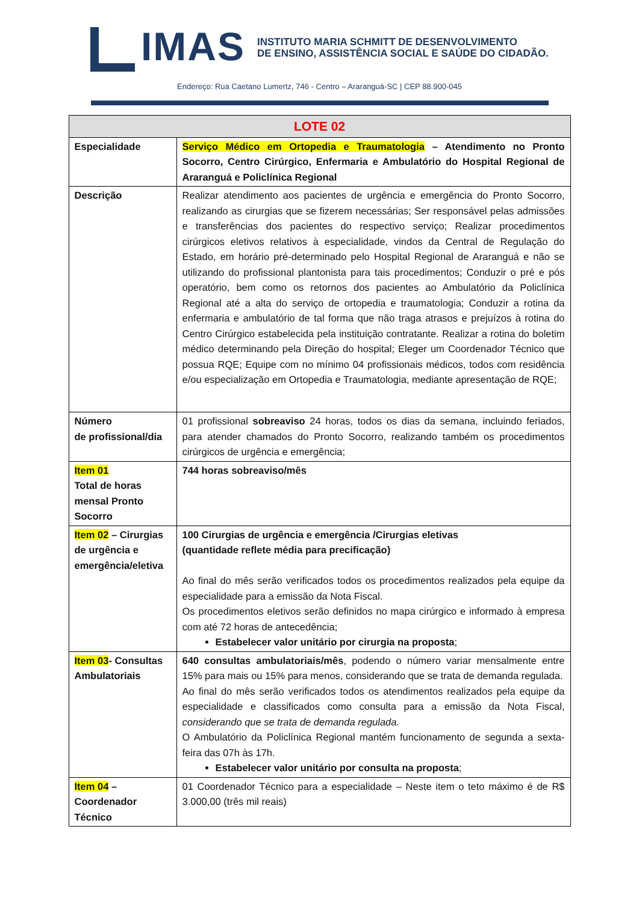IMAS
INSTITUTO MARIA SCHMITT DE DESENVOLVIMENTO
DE ENSINO, ASSISTÊNCIA SOCIAL E SAÚDE DO CIDADÃO.
Endereço: Rua Caetano Lumertz, 746 - Centro – Araranguá-SC | CEP 88.900-045
| LOTE 02 | |
| --- | --- |
| Especialidade | Serviço Médico em Ortopedia e Traumatologia – Atendimento no Pronto Socorro, Centro Cirúrgico, Enfermaria e Ambulatório do Hospital Regional de Araranguá e Policlínica Regional |
| Descrição | Realizar atendimento aos pacientes de urgência e emergência do Pronto Socorro, realizando as cirurgias que se fizerem necessárias; Ser responsável pelas admissões e transferências dos pacientes do respectivo serviço; Realizar procedimentos cirúrgicos eletivos relativos à especialidade, vindos da Central de Regulação do Estado, em horário pré-determinado pelo Hospital Regional de Araranguá e não se utilizando do profissional plantonista para tais procedimentos; Conduzir o pré e pós operatório, bem como os retornos dos pacientes ao Ambulatório da Policlínica Regional até a alta do serviço de ortopedia e traumatologia; Conduzir a rotina da enfermaria e ambulatório de tal forma que não traga atrasos e prejuízos à rotina do Centro Cirúrgico estabelecida pela instituição contratante. Realizar a rotina do boletim médico determinando pela Direção do hospital; Eleger um Coordenador Técnico que possua RQE; Equipe com no mínimo 04 profissionais médicos, todos com residência e/ou especialização em Ortopedia e Traumatologia, mediante apresentação de RQE; |
| Número de profissional/dia | 01 profissional sobreaviso 24 horas, todos os dias da semana, incluindo feriados, para atender chamados do Pronto Socorro, realizando também os procedimentos cirúrgicos de urgência e emergência; |
| Item 01 Total de horas mensal Pronto Socorro | 744 horas sobreaviso/mês |
| Item 02 – Cirurgias de urgência e emergência/eletiva | 100 Cirurgias de urgência e emergência /Cirurgias eletivas (quantidade reflete média para precificação) Ao final do mês serão verificados todos os procedimentos realizados pela equipe da especialidade para a emissão da Nota Fiscal. Os procedimentos eletivos serão definidos no mapa cirúrgico e informado à empresa com até 72 horas de antecedência; Estabelecer valor unitário por cirurgia na proposta ; |
| Item 03 - Consultas Ambulatoriais | 640 consultas ambulatoriais/mês , podendo o número variar mensalmente entre 15% para mais ou 15% para menos, considerando que se trata de demanda regulada. Ao final do mês serão verificados todos os atendimentos realizados pela equipe da especialidade e classificados como consulta para a emissão da Nota Fiscal, considerando que se trata de demanda regulada. O Ambulatório da Policlínica Regional mantém funcionamento de segunda a sexta-feira das 07h às 17h. Estabelecer valor unitário por consulta na proposta ; |
| Item 04 – Coordenador Técnico | 01 Coordenador Técnico para a especialidade – Neste item o teto máximo é de R$ 3.000,00 (três mil reais) |